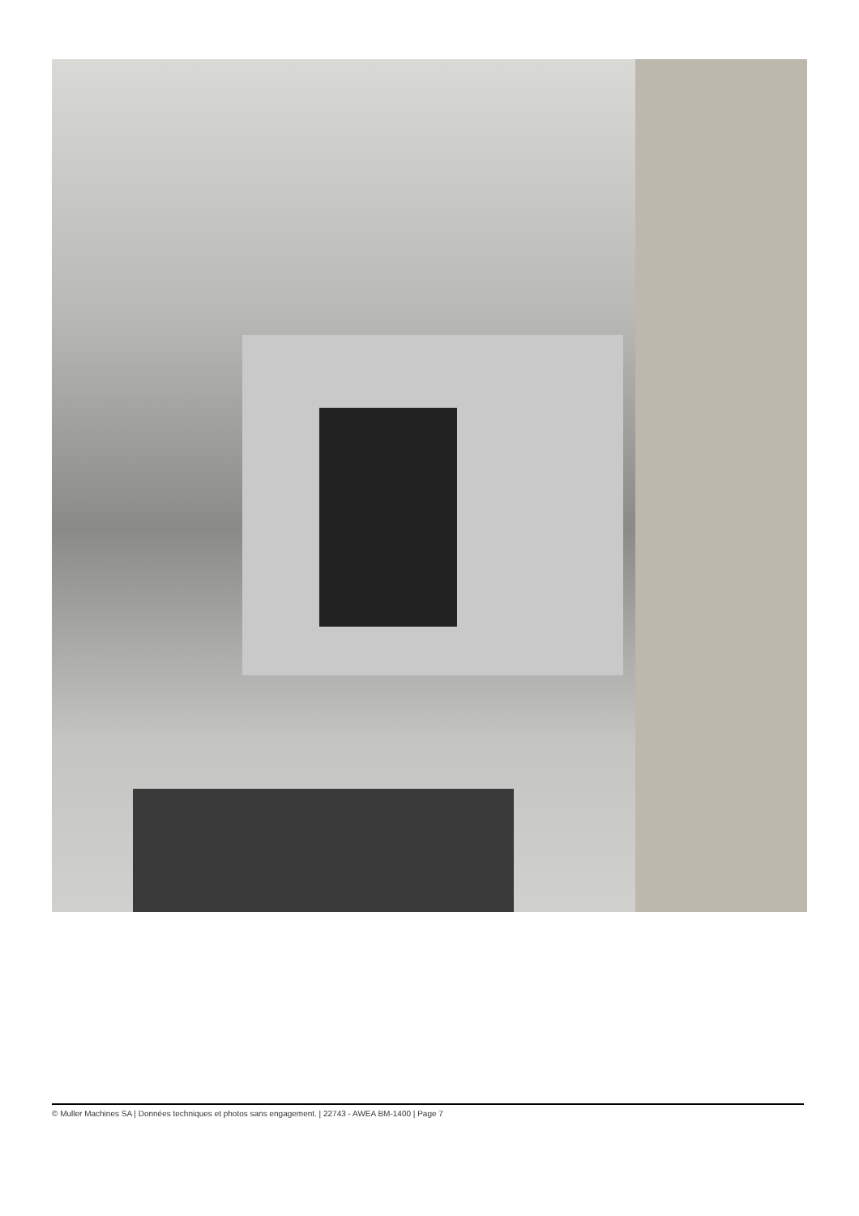© Muller Machines SA | Données techniques et photos sans engagement. | 22743 - AWEA BM-1400 | Page 7